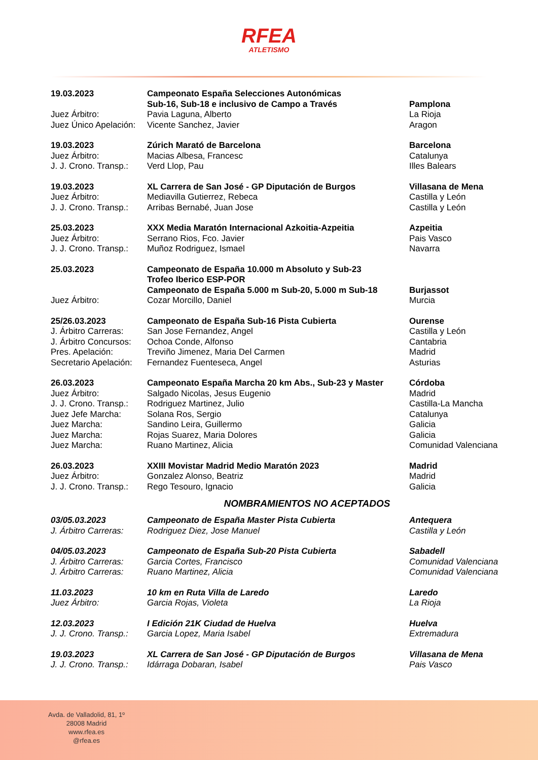RFEA
ATLETISMO
| 19.03.2023 | Campeonato España Selecciones Autonómicas | |
| | Sub-16, Sub-18 e inclusivo de Campo a Través | Pamplona |
| Juez Árbitro: | Pavia Laguna, Alberto | La Rioja |
| Juez Único Apelación: | Vicente Sanchez, Javier | Aragon |
| 19.03.2023 | Zúrich Marató de Barcelona | Barcelona |
| Juez Árbitro: | Macias Albesa, Francesc | Catalunya |
| J. J. Crono. Transp.: | Verd Llop, Pau | Illes Balears |
| 19.03.2023 | XL Carrera de San José - GP Diputación de Burgos | Villasana de Mena |
| Juez Árbitro: | Mediavilla Gutierrez, Rebeca | Castilla y León |
| J. J. Crono. Transp.: | Arribas Bernabé, Juan Jose | Castilla y León |
| 25.03.2023 | XXX Media Maratón Internacional Azkoitia-Azpeitia | Azpeitia |
| Juez Árbitro: | Serrano Rios, Fco. Javier | Pais Vasco |
| J. J. Crono. Transp.: | Muñoz Rodriguez, Ismael | Navarra |
| 25.03.2023 | Campeonato de España 10.000 m Absoluto y Sub-23 | |
| | Trofeo Iberico ESP-POR | |
| | Campeonato de España 5.000 m Sub-20, 5.000 m Sub-18 | Burjassot |
| Juez Árbitro: | Cozar Morcillo, Daniel | Murcia |
| 25/26.03.2023 | Campeonato de España Sub-16 Pista Cubierta | Ourense |
| J. Árbitro Carreras: | San Jose Fernandez, Angel | Castilla y León |
| J. Árbitro Concursos: | Ochoa Conde, Alfonso | Cantabria |
| Pres. Apelación: | Treviño Jimenez, Maria Del Carmen | Madrid |
| Secretario Apelación: | Fernandez Fuenteseca, Angel | Asturias |
| 26.03.2023 | Campeonato España Marcha 20 km Abs., Sub-23 y Master | Córdoba |
| Juez Árbitro: | Salgado Nicolas, Jesus Eugenio | Madrid |
| J. J. Crono. Transp.: | Rodriguez Martinez, Julio | Castilla-La Mancha |
| Juez Jefe Marcha: | Solana Ros, Sergio | Catalunya |
| Juez Marcha: | Sandino Leira, Guillermo | Galicia |
| Juez Marcha: | Rojas Suarez, Maria Dolores | Galicia |
| Juez Marcha: | Ruano Martinez, Alicia | Comunidad Valenciana |
| 26.03.2023 | XXIII Movistar Madrid Medio Maratón 2023 | Madrid |
| Juez Árbitro: | Gonzalez Alonso, Beatriz | Madrid |
| J. J. Crono. Transp.: | Rego Tesouro, Ignacio | Galicia |
NOMBRAMIENTOS NO ACEPTADOS
| 03/05.03.2023 | Campeonato de España Master Pista Cubierta | Antequera |
| J. Árbitro Carreras: | Rodriguez Diez, Jose Manuel | Castilla y León |
| 04/05.03.2023 | Campeonato de España Sub-20 Pista Cubierta | Sabadell |
| J. Árbitro Carreras: | Garcia Cortes, Francisco | Comunidad Valenciana |
| J. Árbitro Carreras: | Ruano Martinez, Alicia | Comunidad Valenciana |
| 11.03.2023 | 10 km en Ruta Villa de Laredo | Laredo |
| Juez Árbitro: | Garcia Rojas, Violeta | La Rioja |
| 12.03.2023 | I Edición 21K Ciudad de Huelva | Huelva |
| J. J. Crono. Transp.: | Garcia Lopez, Maria Isabel | Extremadura |
| 19.03.2023 | XL Carrera de San José - GP Diputación de Burgos | Villasana de Mena |
| J. J. Crono. Transp.: | Idárraga Dobaran, Isabel | Pais Vasco |
Avda. de Valladolid, 81, 1º
28008 Madrid
www.rfea.es
@rfea.es